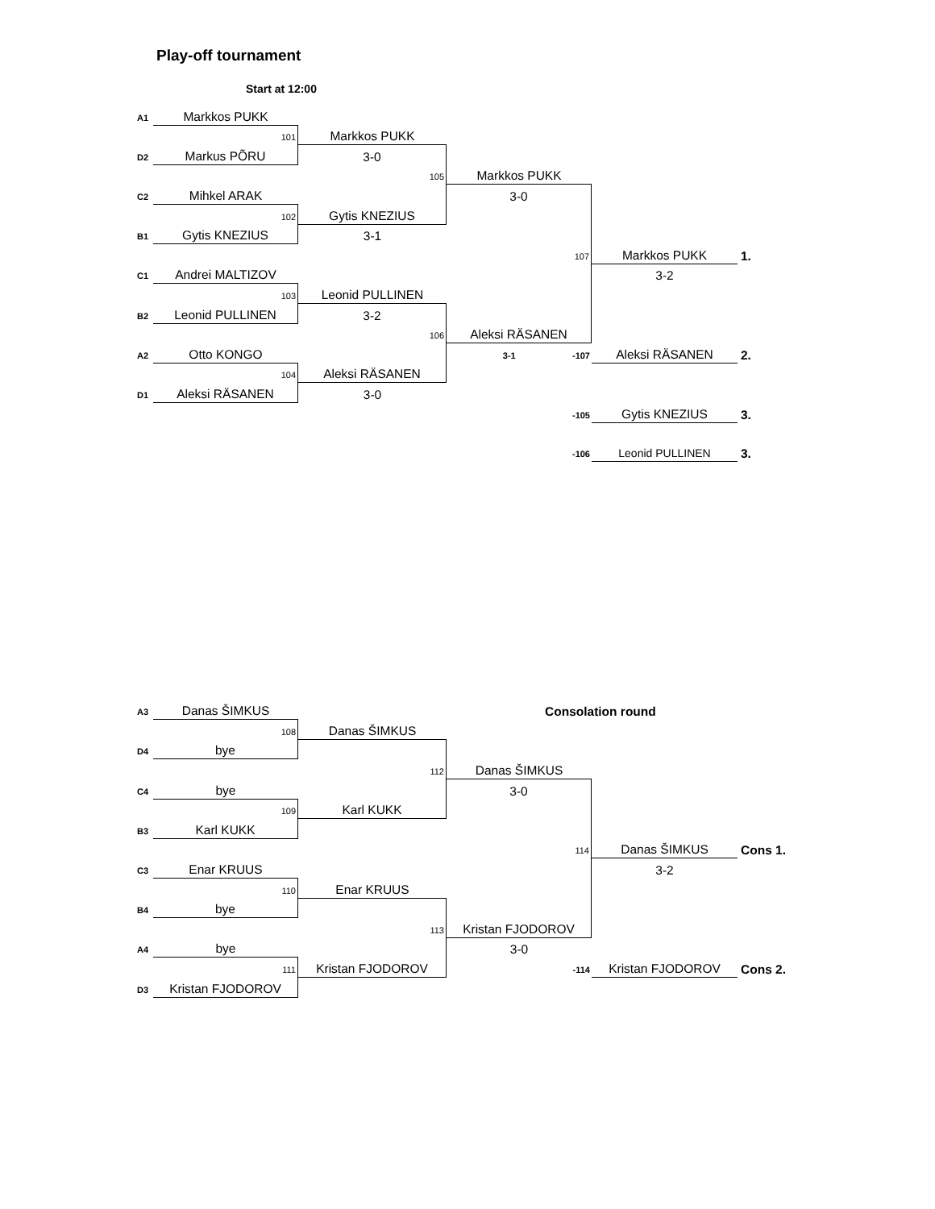Play-off tournament
Start at 12:00
| A1 | Markkos PUKK | | | | |
| | 101 | Markkos PUKK | | | |
| D2 | Markus PÕRU | 3-0 | | | |
| | | 105 | Markkos PUKK | | |
| C2 | Mihkel ARAK | | 3-0 | | |
| | 102 | Gytis KNEZIUS | | | |
| B1 | Gytis KNEZIUS | 3-1 | | | |
| | | | 107 | Markkos PUKK | 1. |
| C1 | Andrei MALTIZOV | | | 3-2 | |
| | 103 | Leonid PULLINEN | | | |
| B2 | Leonid PULLINEN | 3-2 | | | |
| | | 106 | Aleksi RÄSANEN | | |
| A2 | Otto KONGO | | 3-1 -107 | Aleksi RÄSANEN | 2. |
| | 104 | Aleksi RÄSANEN | | | |
| D1 | Aleksi RÄSANEN | 3-0 | | | |
| | | | -105 | Gytis KNEZIUS | 3. |
| | | | -106 | Leonid PULLINEN | 3. |
| A3 | Danas ŠIMKUS | | Consolation round | | |
| | 108 | Danas ŠIMKUS | | | |
| D4 | bye | | | | |
| | | 112 | Danas ŠIMKUS | | |
| C4 | bye | | 3-0 | | |
| | 109 | Karl KUKK | | | |
| B3 | Karl KUKK | | | | |
| | | | 114 | Danas ŠIMKUS | Cons 1. |
| C3 | Enar KRUUS | | | 3-2 | |
| | 110 | Enar KRUUS | | | |
| B4 | bye | | | | |
| | | 113 | Kristan FJODOROV | | |
| A4 | bye | | 3-0 | | |
| | 111 | Kristan FJODOROV | -114 | Kristan FJODOROV | Cons 2. |
| D3 | Kristan FJODOROV | | | | |